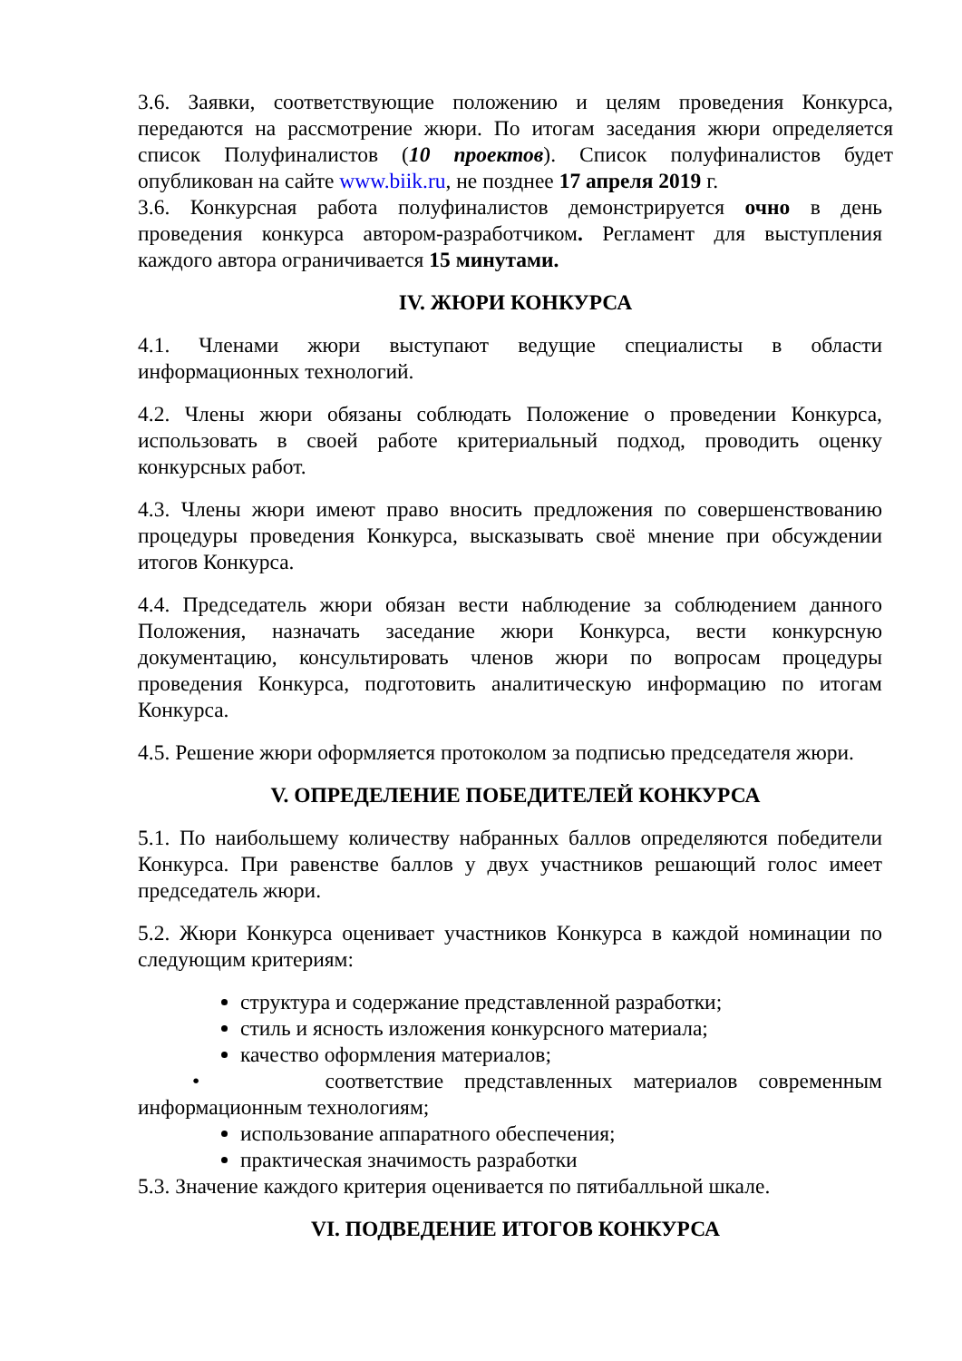3.6. Заявки, соответствующие положению и целям проведения Конкурса, передаются на рассмотрение жюри. По итогам заседания жюри определяется список Полуфиналистов (10 проектов). Список полуфиналистов будет опубликован на сайте www.biik.ru, не позднее 17 апреля 2019 г.
3.6. Конкурсная работа полуфиналистов демонстрируется очно в день проведения конкурса автором-разработчиком. Регламент для выступления каждого автора ограничивается 15 минутами.
IV. ЖЮРИ КОНКУРСА
4.1. Членами жюри выступают ведущие специалисты в области информационных технологий.
4.2. Члены жюри обязаны соблюдать Положение о проведении Конкурса, использовать в своей работе критериальный подход, проводить оценку конкурсных работ.
4.3. Члены жюри имеют право вносить предложения по совершенствованию процедуры проведения Конкурса, высказывать своё мнение при обсуждении итогов Конкурса.
4.4. Председатель жюри обязан вести наблюдение за соблюдением данного Положения, назначать заседание жюри Конкурса, вести конкурсную документацию, консультировать членов жюри по вопросам процедуры проведения Конкурса, подготовить аналитическую информацию по итогам Конкурса.
4.5. Решение жюри оформляется протоколом за подписью председателя жюри.
V. ОПРЕДЕЛЕНИЕ ПОБЕДИТЕЛЕЙ КОНКУРСА
5.1. По наибольшему количеству набранных баллов определяются победители Конкурса. При равенстве баллов у двух участников решающий голос имеет председатель жюри.
5.2. Жюри Конкурса оценивает участников Конкурса в каждой номинации по следующим критериям:
структура и содержание представленной разработки;
стиль и ясность изложения конкурсного материала;
качество оформления материалов;
• соответствие представленных материалов современным информационным технологиям;
использование аппаратного обеспечения;
практическая значимость разработки
5.3. Значение каждого критерия оценивается по пятибалльной шкале.
VI. ПОДВЕДЕНИЕ ИТОГОВ КОНКУРСА